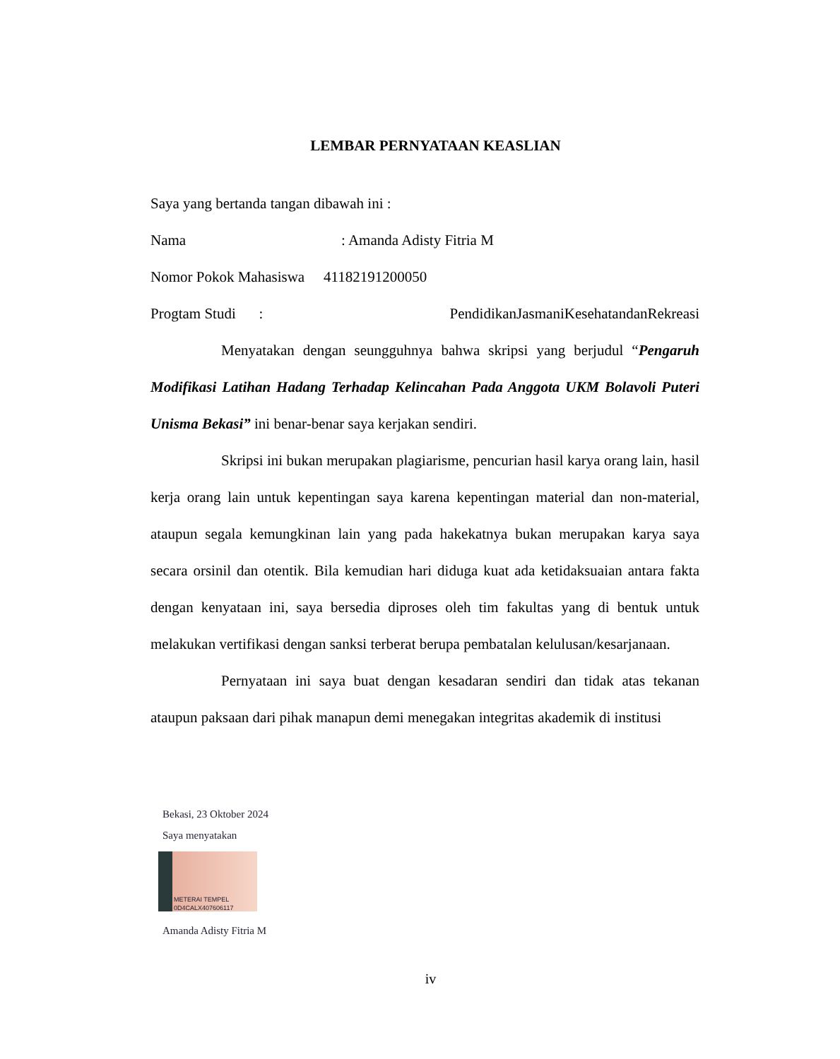LEMBAR PERNYATAAN KEASLIAN
Saya yang bertanda tangan dibawah ini :
Nama: Amanda Adisty Fitria M
Nomor Pokok Mahasiswa 41182191200050
Progtam Studi: Pendidikan Jasmani Kesehatan dan Rekreasi
Menyatakan dengan seungguhnya bahwa skripsi yang berjudul “Pengaruh Modifikasi Latihan Hadang Terhadap Kelincahan Pada Anggota UKM Bolavoli Puteri Unisma Bekasi” ini benar-benar saya kerjakan sendiri.
Skripsi ini bukan merupakan plagiarisme, pencurian hasil karya orang lain, hasil kerja orang lain untuk kepentingan saya karena kepentingan material dan non-material, ataupun segala kemungkinan lain yang pada hakekatnya bukan merupakan karya saya secara orsinil dan otentik. Bila kemudian hari diduga kuat ada ketidaksuaian antara fakta dengan kenyataan ini, saya bersedia diproses oleh tim fakultas yang di bentuk untuk melakukan vertifikasi dengan sanksi terberat berupa pembatalan kelulusan/kesarjanaan.
Pernyataan ini saya buat dengan kesadaran sendiri dan tidak atas tekanan ataupun paksaan dari pihak manapun demi menegakan integritas akademik di institusi
Bekasi, 23 Oktober 2024
Saya menyatakan
METERAI TEMPEL
0D4CALX407606117
Amanda Adisty Fitria M
iv